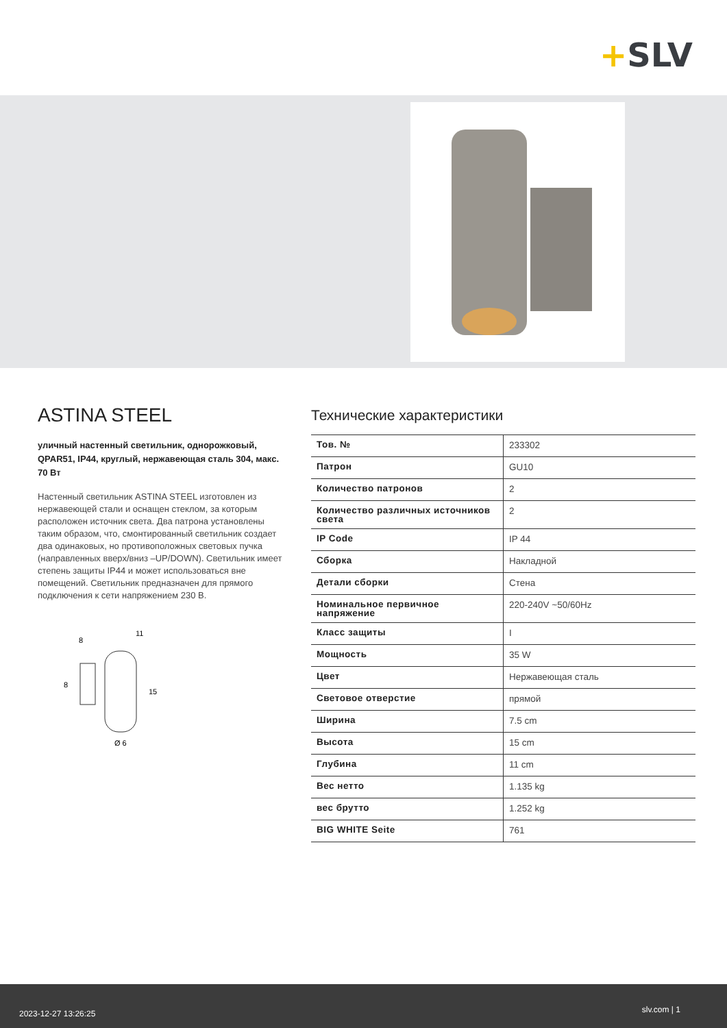+SLV
ASTINA STEEL
уличный настенный светильник, однорожковый, QPAR51, IP44, круглый, нержавеющая сталь 304, макс. 70 Вт
Настенный светильник ASTINA STEEL изготовлен из нержавеющей стали и оснащен стеклом, за которым расположен источник света. Два патрона установлены таким образом, что, смонтированный светильник создает два одинаковых, но противоположных световых пучка (направленных вверх/вниз –UP/DOWN). Светильник имеет степень защиты IP44 и может использоваться вне помещений. Светильник предназначен для прямого подключения к сети напряжением 230 В.
8
11
8
15
Ø 6
Технические характеристики
| Тов. № | 233302 |
| Патрон | GU10 |
| Количество патронов | 2 |
| Количество различных источников света | 2 |
| IP Code | IP 44 |
| Сборка | Накладной |
| Детали сборки | Стена |
| Номинальное первичное напряжение | 220-240V ~50/60Hz |
| Класс защиты | I |
| Мощность | 35 W |
| Цвет | Нержавеющая сталь |
| Световое отверстие | прямой |
| Ширина | 7.5 cm |
| Высота | 15 cm |
| Глубина | 11 cm |
| Вес нетто | 1.135 kg |
| вес брутто | 1.252 kg |
| BIG WHITE Seite | 761 |
2023-12-27 13:26:25 slv.com | 1